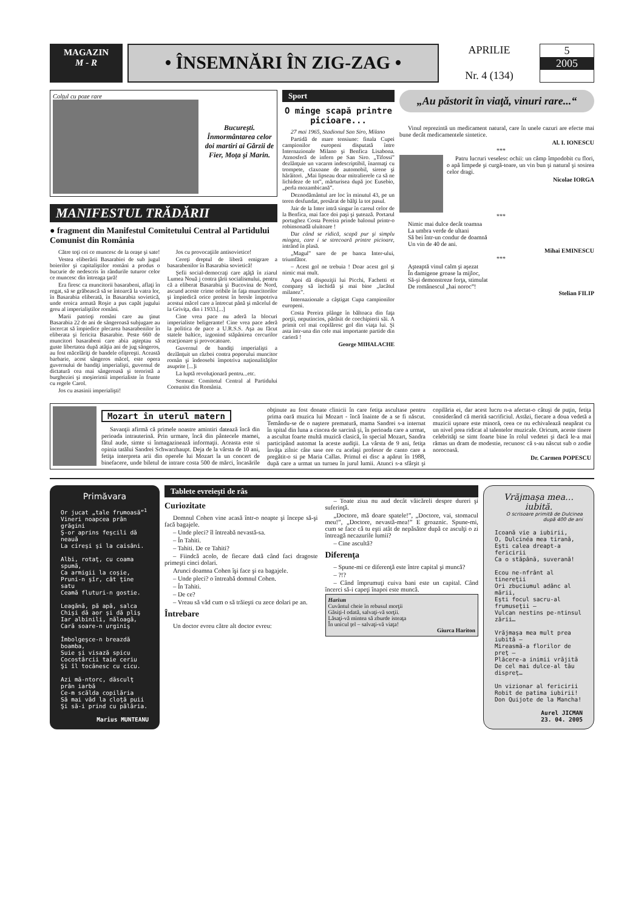MAGAZIN
M - R
• ÎNSEMNĂRI ÎN ZIG-ZAG •
APRILIE
Nr. 4 (134)
5
2005
Colțul cu poze rare
Bucureşti. Înmormântarea celor doi martiri ai Gărzii de Fier, Moţa şi Marin.
MANIFESTUL TRĂDĂRII
● fragment din Manifestul Comitetului Central al Partidului Comunist din România
Către toţi cei ce muncesc de la oraşe şi sate!
Vestea eliberării Basarabiei de sub jugul boierilor şi capitaliştilor români a produs o bucurie de nedescris în rândurile tuturor celor ce muncesc din întreaga ţară!
Era firesc ca muncitorii basarabeni, aflaţi în regat, să se grăbească să se întoarcă la vatra lor, în Basarabia eliberată, în Basarabia sovietică, unde eroica armată Roşie a pus capăt jugului greu al imperialiştilor români.
Marii patrioţi români care au ţinut Basarabia 22 de ani de sângeroasă subjugare au încercat să împiedice plecarea basarabenilor în eliberata şi fericita Basarabie. Peste 660 de muncitori basarabeni care abia aşteptau să guste libertatea după atâţia ani de jug sângeros, au fost măcelăriţi de bandele ofiţereşti. Această barbarie, acest sângeros măcel, este opera guvernului de bandiţi imperialişti, guvernul de dictatură cea mai sângeroasă şi teroristă a burgheziei şi moşierimii imperialiste în frunte cu regele Carol.
Jos cu asasinii imperialişti!
Jos cu provocaţiile antisovietice!
Cereţi dreptul de liberă emigrare a basarabenilor în Basarabia sovietică!
Şefii social-democraţi care aţâţă în ziarul Lumea Nouă j contra ţării socialismului, pentru că a eliberat Basarabia şi Bucovina de Nord, ascund aceste crime oribile în faţa muncitorilor şi împiedică orice protest în bresle împotriva acestui măcel care a întrecut până şi măcelul de la Griviţa, din i 1933.[...]
Cine vrea pace nu aderă la blocuri imperialiste beligerante! Cine vrea pace aderă la politica de pace a U.R.S.S. Aşa au făcut statele baltice, izgonind stăpânirea cercurilor reacţionare şi provocatoare.
Guvernul de bandiţi imperialişti a dezlănţuit un război contra poporului muncitor român şi îndeosebi împotriva naţionalităţilor asuprite [...]i
La luptă revoluţionară pentru...etc.
Semnat: Comitetul Central al Partidului Comunist din România.
Sport
O minge scapă printre picioare...
27 mai 1965, Stadionul San Siro, Milano
Partidă de mare tensiune: finala Cupei campionilor europeni disputată între Internazionale Milano şi Benfica Lisabona. Atmosferă de infern pe San Siro. „Tifossi” dezlănţuie un vacarm indescriptibil, înarmaţi cu trompete, claxoane de automobil, sirene şi hârâitori. „Mai lipseau doar mitralierele ca să ne lichideze de tot”, mărturisea după joc Eusebio, „perla mozambicană”.
Deznodământul are loc în minutul 43, pe un teren desfundat, presărat de bălţi la tot pasul.
Jair de la Inter intră singur în careul celor de la Benfica, mai face doi paşi şi şutează. Portarul portughez Costa Pereira prinde balonul printr-o robinsonadă uluitoare !
Dar când se ridică, scapă pur şi simplu mingea, care i se strecoară printre picioare, intrând în plasă.
„Magul” sare de pe banca Inter-ului, triumfător.
– Acest gol ne trebuia ! Doar acest gol şi nimic mai mult.
Apoi dă dispoziţii lui Picchi, Fachetti et company să închidă şi mai bine „lacătul milanez”.
Internazionale a câştigat Cupa campionilor europeni.
Costa Pereira plânge în băltoaca din faţa porţii, neputincios, părăsit de coechipierii săi. A primit cel mai copilăresc gol din viaţa lui. Şi asta într-una din cele mai importante partide din carieră !
George MIHALACHE
„Au păstorit în viaţă, vinuri rare...“
Vinul reprezintă un medicament natural, care în unele cazuri are efecte mai bune decât medicamentele sintetice.
Al. I. IONESCU
***
Patru lucruri veselesc ochii: un câmp împodobit cu flori, o apă limpede şi curgă-toare, un vin bun şi natural şi sosirea celor dragi.
Nicolae IORGA
***
Nimic mai dulce decât toamna
La umbra verde de ultani
Să bei într-un condur de doamnă
Un vin de 40 de ani.
Mihai EMINESCU
***
Aşteaptă vinul calm şi aşezat
În damigene groase la mijloc,
Să-şi demonstreze forţa, stimulat
De românescul „hai noroc”!
Stelian FILIP
Mozart în uterul matern
Savanţii afirmă că primele noastre amintiri datează încă din perioada intrauterină. Prin urmare, încă din pântecele mamei, fătul aude, simte si înmagazinează informaţii. Aceasta este si opinia tatălui Sandrei Schwarzhaupt. Deja de la vârsta de 10 ani, fetiţa interpreta arii din operele lui Mozart la un concert de binefacere, unde biletul de intrare costa 500 de mărci, încasările obţinute au fost donate clinicii în care fetiţa ascultase pentru prima oară muzica lui Mozart - încă înainte de a se fi născut. Temându-se de o naştere prematură, mama Sandrei s-a internat în spital din luna a cincea de sarcină şi, în perioada care a urmat, a ascultat foarte multă muzică clasică, în special Mozart, Sandra participând automat la aceste audiţii. La vârsta de 9 ani, fetiţa învăţa zilnic câte sase ore cu acelaşi profesor de canto care a pregătit-o si pe Maria Callas. Primul ei disc a apărut în 1988, după care a urmat un turneu în jurul lumii. Atunci s-a sfârşit şi copilăria ei, dar acest lucru n-a afectat-o câtuşi de puţin, fetiţa considerând că merită sacrificiul. Astăzi, fiecare a doua vedetă a muzicii uşoare este minoră, ceea ce nu echivalează neapărat cu un nivel prea ridicat al talentelor muzicale. Oricum, aceste tinere celebrităţi se simt foarte bine în rolul vedetei şi dacă le-a mai rămas un dram de modestie, recunosc că s-au născut sub o zodie norocoasă.
Dr. Carmen POPESCU
Primăvara
Or jucat „tale frumoasă”<sup>1</sup>
Vineri noapcea prân grăgini
Ş-or aprins feşcili dă neauă
La cireşi şi la caisâni.
Albi, rotaţ, cu coama spumă,
Ca armigii la coşie,
Pruni-n şîr, cât ţine satu
Ceamă fluturi-n gostie.
Leagănă, pă apă, salca
Chişi dă aor şi dă pliş
Iar albinili, năloagă,
Cară soare-n urginiş
Îmbolgeşce-n breazdă boamba,
Suie şi visază spicu
Cocostârcii taie ceriu
Şi îl tocănesc cu cicu.
Azi mă-ntorc, dăsculţ prân iarbă
Ce-m scălda copilăria
Să mai văd la cloţă puii
Şi să-i prind cu pălăria.
Marius MUNTEANU
Tablete evreieşti de râs
Curiozitate
Domnul Cohen vine acasă într-o noapte şi începe să-şi facă bagajele.
– Unde pleci? îl întreabă nevastă-sa.
– În Tahiti.
– Tahiti. De ce Tahiti?
– Fiindcă acolo, de fiecare dată când faci dragoste primeşti cinci dolari.
Arunci doamna Cohen îşi face şi ea bagajele.
– Unde pleci? o întreabă domnul Cohen.
– În Tahiti.
– De ce?
– Vreau să văd cum o să trăieşti cu zece dolari pe an.
Întrebare
Un doctor evreu către alt doctor evreu:
– Toate ziua nu aud decât văicăreli despre dureri şi suferinţă.
„Doctore, mă doare spatele!”, „Doctore, vai, stomacul meu!”, „Doctore, nevastă-mea!” E groaznic. Spune-mi, cum se face că tu eşti atât de nepăsător după ce asculţi o zi întreagă necazurile lumii?
– Cine ascultă?
Diferenţa
– Spune-mi ce diferenţă este între capital şi muncă?
– ?!?
– Când împrumuţi cuiva bani este un capital. Când încerci să-i capeţi înapoi este muncă.
Harism
Cuvântul cheie în rebusul morţii
Găsiţi-l odată, salvaţi-vă sorţii.
Lăsaţi-vă mintea să zburde isteaţa
În unicul ţel – salvaţi-vă viaţa!
Giurca Hariton
Vrăjmaşa mea… iubită.
O scrisoare primită de Dulcinea după 400 de ani
Icoană vie a iubirii,
O, Dulcinéa mea tirană,
Eşti calea dreapt-a fericirii
Ca o stăpână, suverană!
Ecou ne-nfrânt al tinereţii
Ori zbuciumul adânc al mării,
Eşti focul sacru-al frumuseţii –
Vulcan nestins pe-ntinsul zării…
Vrăjmaşa mea mult prea iubită –
Mireasmă-a florilor de preţ –
Plăcere-a inimii vrăjită
De cel mai dulce-al tău dispreţ…
Un vizionar al fericirii
Robit de patima iubirii!
Don Quijote de la Mancha!
Aurel JICMAN
23. 04. 2005